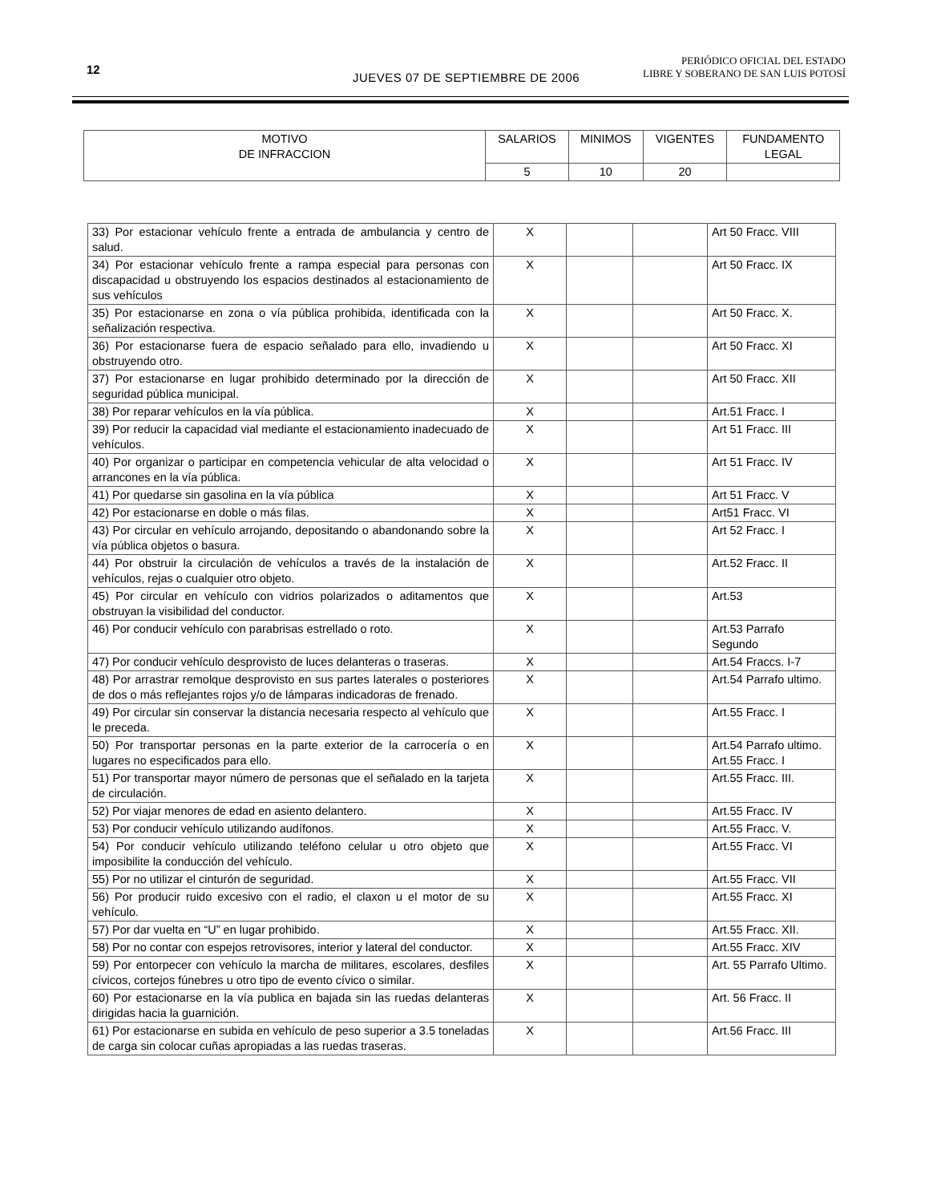12
JUEVES 07 DE SEPTIEMBRE DE 2006
PERIÓDICO OFICIAL DEL ESTADO
LIBRE Y SOBERANO DE SAN LUIS POTOSÍ
| MOTIVO DE INFRACCION | SALARIOS | MINIMOS | VIGENTES | FUNDAMENTO LEGAL |
| --- | --- | --- | --- | --- |
| | 5 | 10 | 20 | |
| 33) Por estacionar vehículo frente a entrada de ambulancia y centro de salud. | X | | | Art 50 Fracc. VIII |
| 34) Por estacionar vehículo frente a rampa especial para personas con discapacidad u obstruyendo los espacios destinados al estacionamiento de sus vehículos | X | | | Art 50 Fracc. IX |
| 35) Por estacionarse en zona o vía pública prohibida, identificada con la señalización respectiva. | X | | | Art 50 Fracc. X. |
| 36) Por estacionarse fuera de espacio señalado para ello, invadiendo u obstruyendo otro. | X | | | Art 50 Fracc. XI |
| 37) Por estacionarse en lugar prohibido determinado por la dirección de seguridad pública municipal. | X | | | Art 50 Fracc. XII |
| 38) Por reparar vehículos en la vía pública. | X | | | Art.51 Fracc. I |
| 39) Por reducir la capacidad vial mediante el estacionamiento inadecuado de vehículos. | X | | | Art 51 Fracc. III |
| 40) Por organizar o participar en competencia vehicular de alta velocidad o arrancones en la vía pública. | X | | | Art 51 Fracc. IV |
| 41) Por quedarse sin gasolina en la vía pública | X | | | Art 51 Fracc. V |
| 42) Por estacionarse en doble o más filas. | X | | | Art51 Fracc. VI |
| 43) Por circular en vehículo arrojando, depositando o abandonando sobre la vía pública objetos o basura. | X | | | Art 52 Fracc. I |
| 44) Por obstruir la circulación de vehículos a través de la instalación de vehículos, rejas o cualquier otro objeto. | X | | | Art.52 Fracc. II |
| 45) Por circular en vehículo con vidrios polarizados o aditamentos que obstruyan la visibilidad del conductor. | X | | | Art.53 |
| 46) Por conducir vehículo con parabrisas estrellado o roto. | X | | | Art.53 Parrafo Segundo |
| 47) Por conducir vehículo desprovisto de luces delanteras o traseras. | X | | | Art.54 Fraccs. I-7 |
| 48) Por arrastrar remolque desprovisto en sus partes laterales o posteriores de dos o más reflejantes rojos y/o de lámparas indicadoras de frenado. | X | | | Art.54 Parrafo ultimo. |
| 49) Por circular sin conservar la distancia necesaria respecto al vehículo que le preceda. | X | | | Art.55 Fracc. I |
| 50) Por transportar personas en la parte exterior de la carrocería o en lugares no especificados para ello. | X | | | Art.54 Parrafo ultimo. Art.55 Fracc. I |
| 51) Por transportar mayor número de personas que el señalado en la tarjeta de circulación. | X | | | Art.55 Fracc. III. |
| 52) Por viajar menores de edad en asiento delantero. | X | | | Art.55 Fracc. IV |
| 53) Por conducir vehículo utilizando audífonos. | X | | | Art.55 Fracc. V. |
| 54) Por conducir vehículo utilizando teléfono celular u otro objeto que imposibilite la conducción del vehículo. | X | | | Art.55 Fracc. VI |
| 55) Por no utilizar el cinturón de seguridad. | X | | | Art.55 Fracc. VII |
| 56) Por producir ruido excesivo con el radio, el claxon u el motor de su vehículo. | X | | | Art.55 Fracc. XI |
| 57) Por dar vuelta en “U” en lugar prohibido. | X | | | Art.55 Fracc. XII. |
| 58) Por no contar con espejos retrovisores, interior y lateral del conductor. | X | | | Art.55 Fracc. XIV |
| 59) Por entorpecer con vehículo la marcha de militares, escolares, desfiles cívicos, cortejos fúnebres u otro tipo de evento cívico o similar. | X | | | Art. 55 Parrafo Ultimo. |
| 60) Por estacionarse en la vía publica en bajada sin las ruedas delanteras dirigidas hacia la guarnición. | X | | | Art. 56 Fracc. II |
| 61) Por estacionarse en subida en vehículo de peso superior a 3.5 toneladas de carga sin colocar cuñas apropiadas a las ruedas traseras. | X | | | Art.56 Fracc. III |